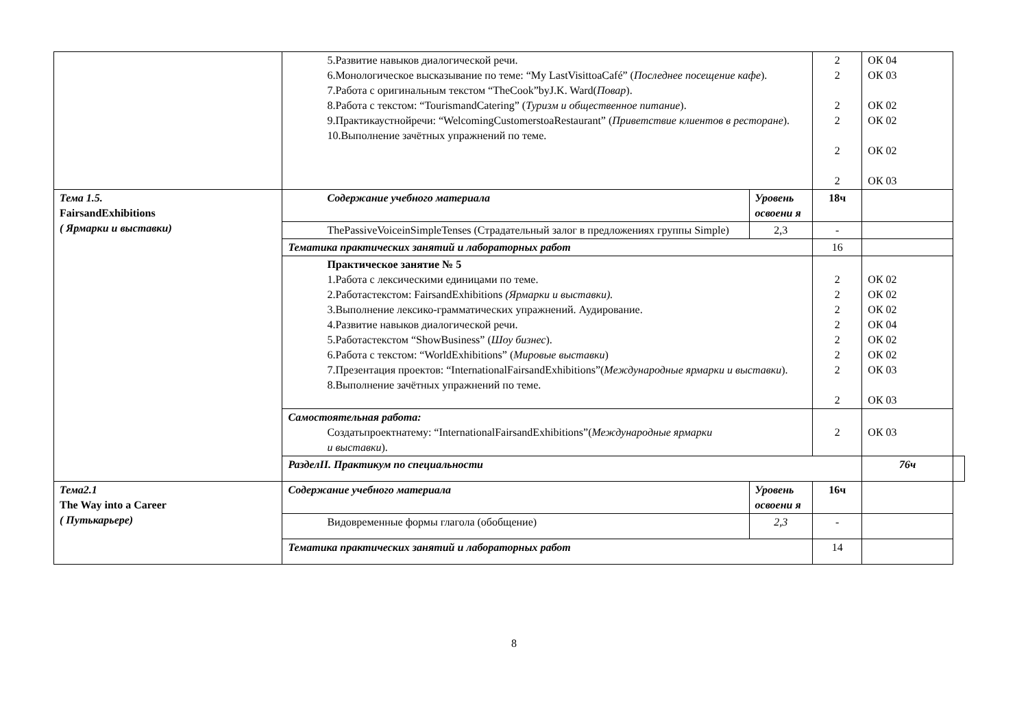| | 5.Развитие навыков диалогической речи. 6.Монологическое высказывание по теме: “My LastVisittoaCafé” ( Последнее посещение кафе ). 7.Работа с оригинальным текстом “TheCook”byJ.K. Ward( Повар ). 8.Работа с текстом: “TourismandCatering” ( Туризм и общественное питание ). 9.Практикаустнойречи: “WelcomingCustomerstoaRestaurant” ( Приветствие клиентов в ресторане ). 10.Выполнение зачётных упражнений по теме. | | 2 2 2 2 2 2 | ОК 04 ОК 03 ОК 02 ОК 02 ОК 02 ОК 03 | |
| Тема 1.5. FairsandExhibitions ( Ярмарки и выставки) | Содержание учебного материала | Уровень освоени я | 18ч | | |
| | ThePassiveVoiceinSimpleTenses (Страдательный залог в предложениях группы Simple) | 2,3 | - | | |
| | Тематика практических занятий и лабораторных работ | | 16 | | |
| | Практическое занятие № 5 1.Работа с лексическими единицами по теме. 2.Работастекстом: FairsandExhibitions (Ярмарки и выставки). 3.Выполнение лексико-грамматических упражнений. Аудирование. 4.Развитие навыков диалогической речи. 5.Работастекстом “ShowBusiness” ( Шоу бизнес ). 6.Работа с текстом: “WorldExhibitions” ( Мировые выставки ) 7.Презентация проектов: “InternationalFairsandExhibitions”( Международные ярмарки и выставки ). 8.Выполнение зачётных упражнений по теме. | | 2 2 2 2 2 2 2 2 | ОК 02 ОК 02 ОК 02 ОК 04 ОК 02 ОК 02 ОК 03 ОК 03 | |
| | Самостоятельная работа: Создатьпроектнатему: “InternationalFairsandExhibitions”( Международные ярмарки и выставки ). | | 2 | ОК 03 | |
| | РазделII. Практикум по специальности | | | 76ч | |
| Тема2.1 The Way into a Career ( Путькарьере) | Содержание учебного материала | Уровень освоени я | 16ч | | |
| | Видовременные формы глагола (обобщение) | 2,3 | - | | |
| | Тематика практических занятий и лабораторных работ | | 14 | | |
8